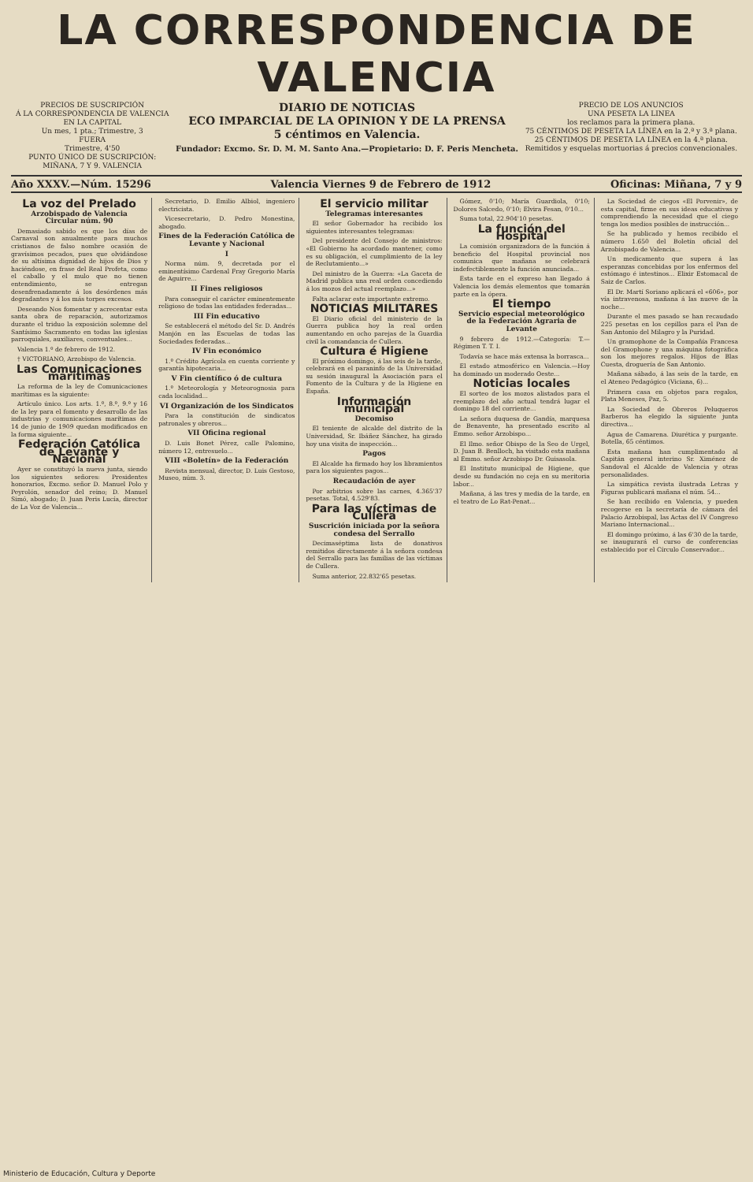LA CORRESPONDENCIA DE VALENCIA
PRECIOS DE SUSCRIPCIÓN
Á LA CORRESPONDENCIA DE VALENCIA
EN LA CAPITAL
Un mes, 1 pta.; Trimestre, 3
FUERA
Trimestre, 4'50
PUNTO ÚNICO DE SUSCRIPCIÓN:
MIÑANA, 7 Y 9. VALENCIA
DIARIO DE NOTICIAS
ECO IMPARCIAL DE LA OPINION Y DE LA PRENSA
5 céntimos en Valencia.
Fundador: Excmo. Sr. D. M. M. Santo Ana.—Propietario: D. F. Peris Mencheta.
PRECIO DE LOS ANUNCIOS
UNA PESETA LA LINEA
los reclamos para la primera plana.
75 CÉNTIMOS DE PESETA LA LÍNEA en la 2.ª y 3.ª plana.
25 CÉNTIMOS DE PESETA LA LÍNEA en la 4.ª plana.
Remitidos y esquelas mortuorias á precios convencionales.
Año XXXV.—Núm. 15296 Valencia Viernes 9 de Febrero de 1912 Oficinas: Miñana, 7 y 9
La voz del Prelado
Arzobispado de Valencia
Circular núm. 90
Demasiado sabido es que los días de Carnaval son anualmente para muchos cristianos de falso nombre ocasión de gravísimos pecados, pues que olvidándose de su altísima dignidad de hijos de Dios y haciéndose, en frase del Real Profeta, como el caballo y el mulo que no tienen entendimiento, se entregan desenfrenadamente á los desórdenes más degradantes y á los más torpes excesos.
Deseando Nos fomentar y acrecentar esta santa obra de reparación, autorizamos durante el triduo la exposición solemne del Santísimo Sacramento en todas las iglesias parroquiales, auxiliares, conventuales...
Valencia 1.º de febrero de 1912.
† VICTORIANO, Arzobispo de Valencia.
Las Comunicaciones marítimas
La reforma de la ley de Comunicaciones marítimas es la siguiente:
Artículo único. Los arts. 1.º, 8.º, 9.º y 16 de la ley para el fomento y desarrollo de las industrias y comunicaciones marítimas de 14 de junio de 1909 quedan modificados en la forma siguiente...
Federación Católica de Levante y Nacional
Ayer se constituyó la nueva junta, siendo los siguientes señores: Presidentes honorarios, Excmo. señor D. Manuel Polo y Peyrolón, senador del reino; D. Manuel Simó, abogado; D. Juan Peris Lucía, director de La Voz de Valencia...
Secretario, D. Emilio Albiol, ingeniero electricista.
Vicesecretario, D. Pedro Monestina, abogado.
Fines de la Federación Católica de Levante y Nacional
I
Norma núm. 9, decretada por el eminentísimo Cardenal Fray Gregorio María de Aguirre...
II Fines religiosos
Para conseguir el carácter eminentemente religioso de todas las entidades federadas...
III Fin educativo
Se establecerá el método del Sr. D. Andrés Manjón en las Escuelas de todas las Sociedades federadas...
IV Fin económico
1.º Crédito Agrícola en cuenta corriente y garantía hipotecaria...
V Fin científico ó de cultura
1.º Meteorología y Meteorognosia para cada localidad...
VI Organización de los Sindicatos
Para la constitución de sindicatos patronales y obreros...
VII Oficina regional
D. Luis Bonet Pérez, calle Palomino, número 12, entresuelo...
VIII «Boletín» de la Federación
Revista mensual, director, D. Luis Gestoso, Museo, núm. 3.
El servicio militar
Telegramas interesantes
El señor Gobernador ha recibido los siguientes interesantes telegramas:
Del presidente del Consejo de ministros: «El Gobierno ha acordado mantener, como es su obligación, el cumplimiento de la ley de Reclutamiento...»
Del ministro de la Guerra: «La Gaceta de Madrid publica una real orden concediendo á los mozos del actual reemplazo...»
Falta aclarar este importante extremo.
NOTICIAS MILITARES
El Diario oficial del ministerio de la Guerra publica hoy la real orden aumentando en ocho parejas de la Guardia civil la comandancia de Cullera.
Cultura é Higiene
El próximo domingo, á las seis de la tarde, celebrará en el paraninfo de la Universidad su sesión inaugural la Asociación para el Fomento de la Cultura y de la Higiene en España.
Información municipal
Decomiso
El teniente de alcalde del distrito de la Universidad, Sr. Ibáñez Sánchez, ha girado hoy una visita de inspección...
Pagos
El Alcalde ha firmado hoy los libramientos para los siguientes pagos...
Recaudación de ayer
Por arbitrios sobre las carnes, 4.365'37 pesetas. Total, 4.529'83.
Para las víctimas de Cullera
Suscrición iniciada por la señora condesa del Serrallo
Decimaséptima lista de donativos remitidos directamente á la señora condesa del Serrallo para las familias de las víctimas de Cullera.
Suma anterior, 22.832'65 pesetas.
Gómez, 0'10; María Guardiola, 0'10; Dolores Salcedo, 0'10; Elvira Fesan, 0'10...
Suma total, 22.904'10 pesetas.
La función del Hospital
La comisión organizadora de la función á beneficio del Hospital provincial nos comunica que mañana se celebrará indefectiblemente la función anunciada...
Esta tarde en el expreso han llegado á Valencia los demás elementos que tomarán parte en la ópera.
El tiempo
Servicio especial meteorológico de la Federación Agraria de Levante
9 febrero de 1912.—Categoría: T.—Régimen T. T. I.
Todavía se hace más extensa la borrasca...
El estado atmosférico en Valencia.—Hoy ha dominado un moderado Oeste...
Noticias locales
El sorteo de los mozos alistados para el reemplazo del año actual tendrá lugar el domingo 18 del corriente...
La señora duquesa de Gandía, marquesa de Benavente, ha presentado escrito al Emmo. señor Arzobispo...
El Ilmo. señor Obispo de la Seo de Urgel, D. Juan B. Benlloch, ha visitado esta mañana al Emmo. señor Arzobispo Dr. Guisasola.
El Instituto municipal de Higiene, que desde su fundación no ceja en su meritoria labor...
Mañana, á las tres y media de la tarde, en el teatro de Lo Rat-Penat...
La Sociedad de ciegos «El Porvenir», de esta capital, firme en sus ideas educativas y comprendiendo la necesidad que el ciego tenga los medios posibles de instrucción...
Se ha publicado y hemos recibido el número 1.650 del Boletín oficial del Arzobispado de Valencia...
Un medicamento que supera á las esperanzas concebidas por los enfermos del estómago é intestinos... Elixir Estomacal de Saiz de Carlos.
El Dr. Martí Soriano aplicará el «606», por vía intravenosa, mañana á las nueve de la noche...
Durante el mes pasado se han recaudado 225 pesetas en los cepillos para el Pan de San Antonio del Milagro y la Puridad.
Un gramophone de la Compañía Francesa del Gramophone y una máquina fotográfica son los mejores regalos. Hijos de Blas Cuesta, droguería de San Antonio.
Mañana sábado, á las seis de la tarde, en el Ateneo Pedagógico (Viciana, 6)...
Primera casa en objetos para regalos, Plata Meneses, Paz, 5.
La Sociedad de Obreros Peluqueros Barberos ha elegido la siguiente junta directiva...
Agua de Camarena. Diurética y purgante. Botella, 65 céntimos.
Esta mañana han cumplimentado al Capitán general interino Sr. Ximénez de Sandoval el Alcalde de Valencia y otras personalidades.
La simpática revista ilustrada Letras y Figuras publicará mañana el núm. 54...
Se han recibido en Valencia, y pueden recogerse en la secretaría de cámara del Palacio Arzobispal, las Actas del IV Congreso Mariano Internacional...
El domingo próximo, á las 6'30 de la tarde, se inaugurará el curso de conferencias establecido por el Círculo Conservador...
Ministerio de Educación, Cultura y Deporte